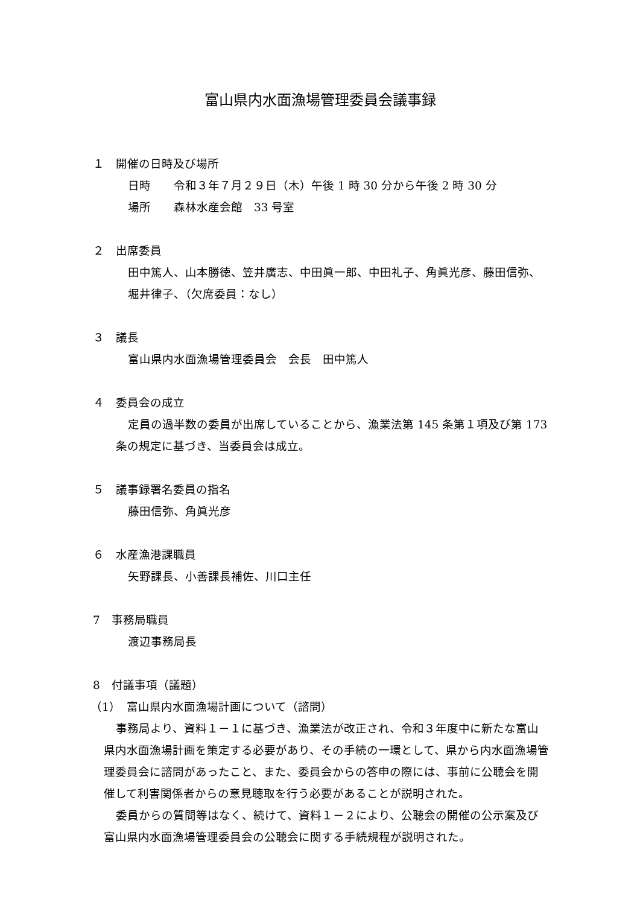富山県内水面漁場管理委員会議事録
１　開催の日時及び場所
日時　　令和３年７月２９日（木）午後 1 時 30 分から午後 2 時 30 分
場所　　森林水産会館　33 号室
２　出席委員
田中篤人、山本勝徳、笠井廣志、中田眞一郎、中田礼子、角眞光彦、藤田信弥、堀井律子、（欠席委員：なし）
３　議長
富山県内水面漁場管理委員会　会長　田中篤人
４　委員会の成立
定員の過半数の委員が出席していることから、漁業法第 145 条第１項及び第 173 条の規定に基づき、当委員会は成立。
５　議事録署名委員の指名
藤田信弥、角眞光彦
６　水産漁港課職員
矢野課長、小善課長補佐、川口主任
7　事務局職員
渡辺事務局長
8　付議事項（議題）
（1）　富山県内水面漁場計画について（諮問）
事務局より、資料１－１に基づき、漁業法が改正され、令和３年度中に新たな富山県内水面漁場計画を策定する必要があり、その手続の一環として、県から内水面漁場管理委員会に諮問があったこと、また、委員会からの答申の際には、事前に公聴会を開催して利害関係者からの意見聴取を行う必要があることが説明された。
委員からの質問等はなく、続けて、資料１－２により、公聴会の開催の公示案及び富山県内水面漁場管理委員会の公聴会に関する手続規程が説明された。